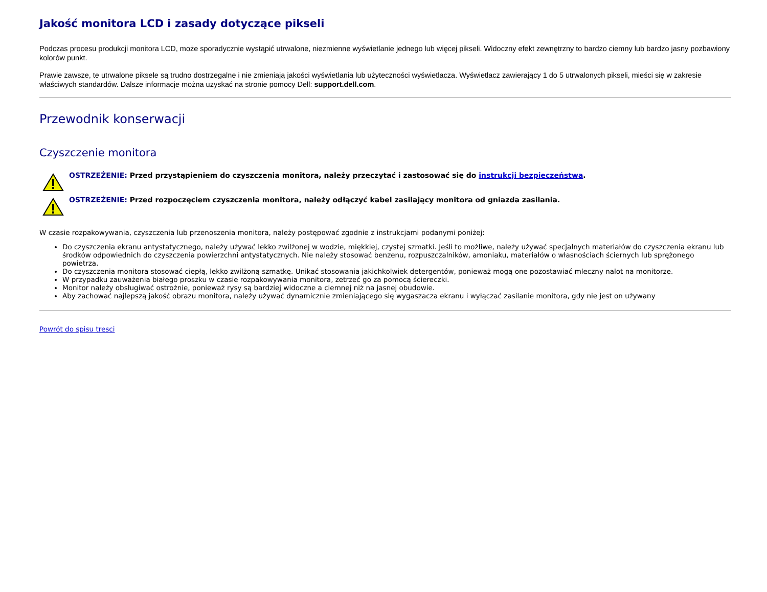Jakość monitora LCD i zasady dotyczące pikseli
Podczas procesu produkcji monitora LCD, może sporadycznie wystąpić utrwalone, niezmienne wyświetlanie jednego lub więcej pikseli. Widoczny efekt zewnętrzny to bardzo ciemny lub bardzo jasny pozbawiony kolorów punkt.
Prawie zawsze, te utrwalone piksele są trudno dostrzegalne i nie zmieniają jakości wyświetlania lub użyteczności wyświetlacza. Wyświetlacz zawierający 1 do 5 utrwalonych pikseli, mieści się w zakresie właściwych standardów. Dalsze informacje można uzyskać na stronie pomocy Dell: support.dell.com.
Przewodnik konserwacji
Czyszczenie monitora
OSTRZEŻENIE: Przed przystąpieniem do czyszczenia monitora, należy przeczytać i zastosować się do instrukcji bezpieczeństwa.
OSTRZEŻENIE: Przed rozpoczęciem czyszczenia monitora, należy odłączyć kabel zasilający monitora od gniazda zasilania.
W czasie rozpakowywania, czyszczenia lub przenoszenia monitora, należy postępować zgodnie z instrukcjami podanymi poniżej:
Do czyszczenia ekranu antystatycznego, należy używać lekko zwilżonej w wodzie, miękkiej, czystej szmatki. Jeśli to możliwe, należy używać specjalnych materiałów do czyszczenia ekranu lub środków odpowiednich do czyszczenia powierzchni antystatycznych. Nie należy stosować benzenu, rozpuszczalników, amoniaku, materiałów o własnościach ściernych lub sprężonego powietrza.
Do czyszczenia monitora stosować ciepłą, lekko zwilżoną szmatkę. Unikać stosowania jakichkolwiek detergentów, ponieważ mogą one pozostawiać mleczny nalot na monitorze.
W przypadku zauważenia białego proszku w czasie rozpakowywania monitora, zetrzeć go za pomocą ściereczki.
Monitor należy obsługiwać ostrożnie, ponieważ rysy są bardziej widoczne a ciemnej niż na jasnej obudowie.
Aby zachować najlepszą jakość obrazu monitora, należy używać dynamicznie zmieniającego się wygaszacza ekranu i wyłączać zasilanie monitora, gdy nie jest on używany
Powrót do spisu tresci